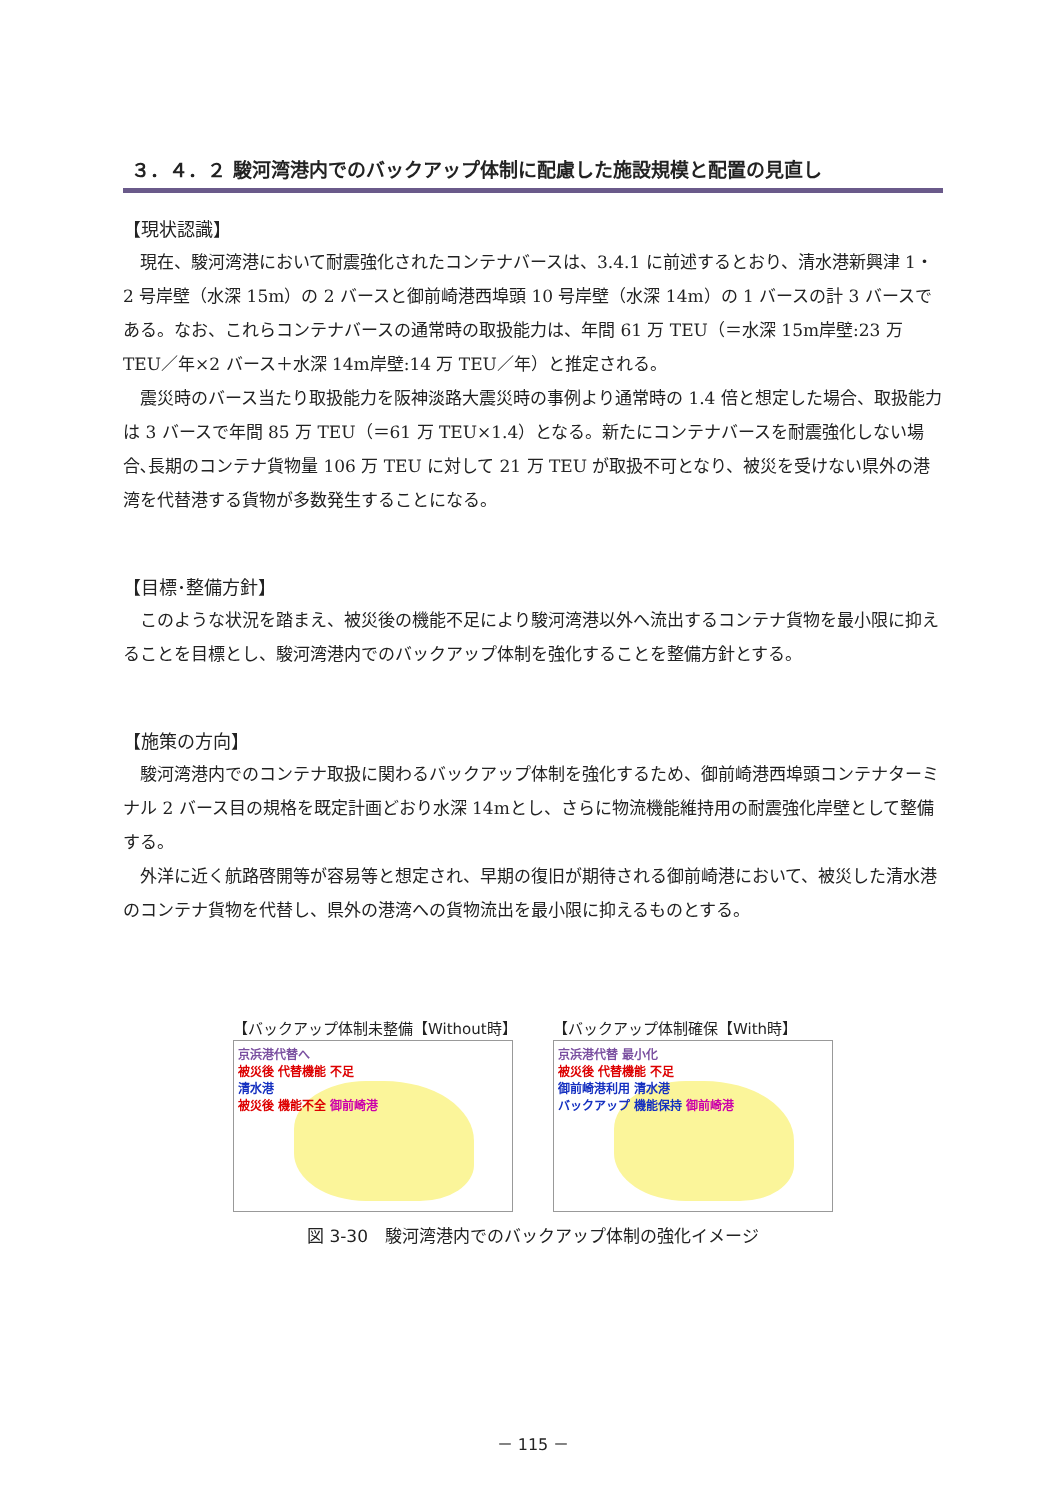３．４．２ 駿河湾港内でのバックアップ体制に配慮した施設規模と配置の見直し
【現状認識】
現在、駿河湾港において耐震強化されたコンテナバースは、3.4.1 に前述するとおり、清水港新興津 1・2 号岸壁（水深 15m）の 2 バースと御前崎港西埠頭 10 号岸壁（水深 14m）の 1 バースの計 3 バースである。なお、これらコンテナバースの通常時の取扱能力は、年間 61 万 TEU（＝水深 15m岸壁:23 万 TEU／年×2 バース＋水深 14m岸壁:14 万 TEU／年）と推定される。
震災時のバース当たり取扱能力を阪神淡路大震災時の事例より通常時の 1.4 倍と想定した場合、取扱能力は 3 バースで年間 85 万 TEU（＝61 万 TEU×1.4）となる。新たにコンテナバースを耐震強化しない場合､長期のコンテナ貨物量 106 万 TEU に対して 21 万 TEU が取扱不可となり、被災を受けない県外の港湾を代替港する貨物が多数発生することになる。
【目標･整備方針】
このような状況を踏まえ、被災後の機能不足により駿河湾港以外へ流出するコンテナ貨物を最小限に抑えることを目標とし、駿河湾港内でのバックアップ体制を強化することを整備方針とする。
【施策の方向】
駿河湾港内でのコンテナ取扱に関わるバックアップ体制を強化するため、御前崎港西埠頭コンテナターミナル 2 バース目の規格を既定計画どおり水深 14mとし、さらに物流機能維持用の耐震強化岸壁として整備する。
外洋に近く航路啓開等が容易等と想定され、早期の復旧が期待される御前崎港において、被災した清水港のコンテナ貨物を代替し、県外の港湾への貨物流出を最小限に抑えるものとする。
【バックアップ体制未整備【Without時】
京浜港代替へ
被災後 代替機能 不足
清水港
被災後 機能不全 御前崎港
【バックアップ体制確保【With時】
京浜港代替 最小化
被災後 代替機能 不足
御前崎港利用 清水港
バックアップ 機能保持 御前崎港
図 3-30　駿河湾港内でのバックアップ体制の強化イメージ
－ 115 －